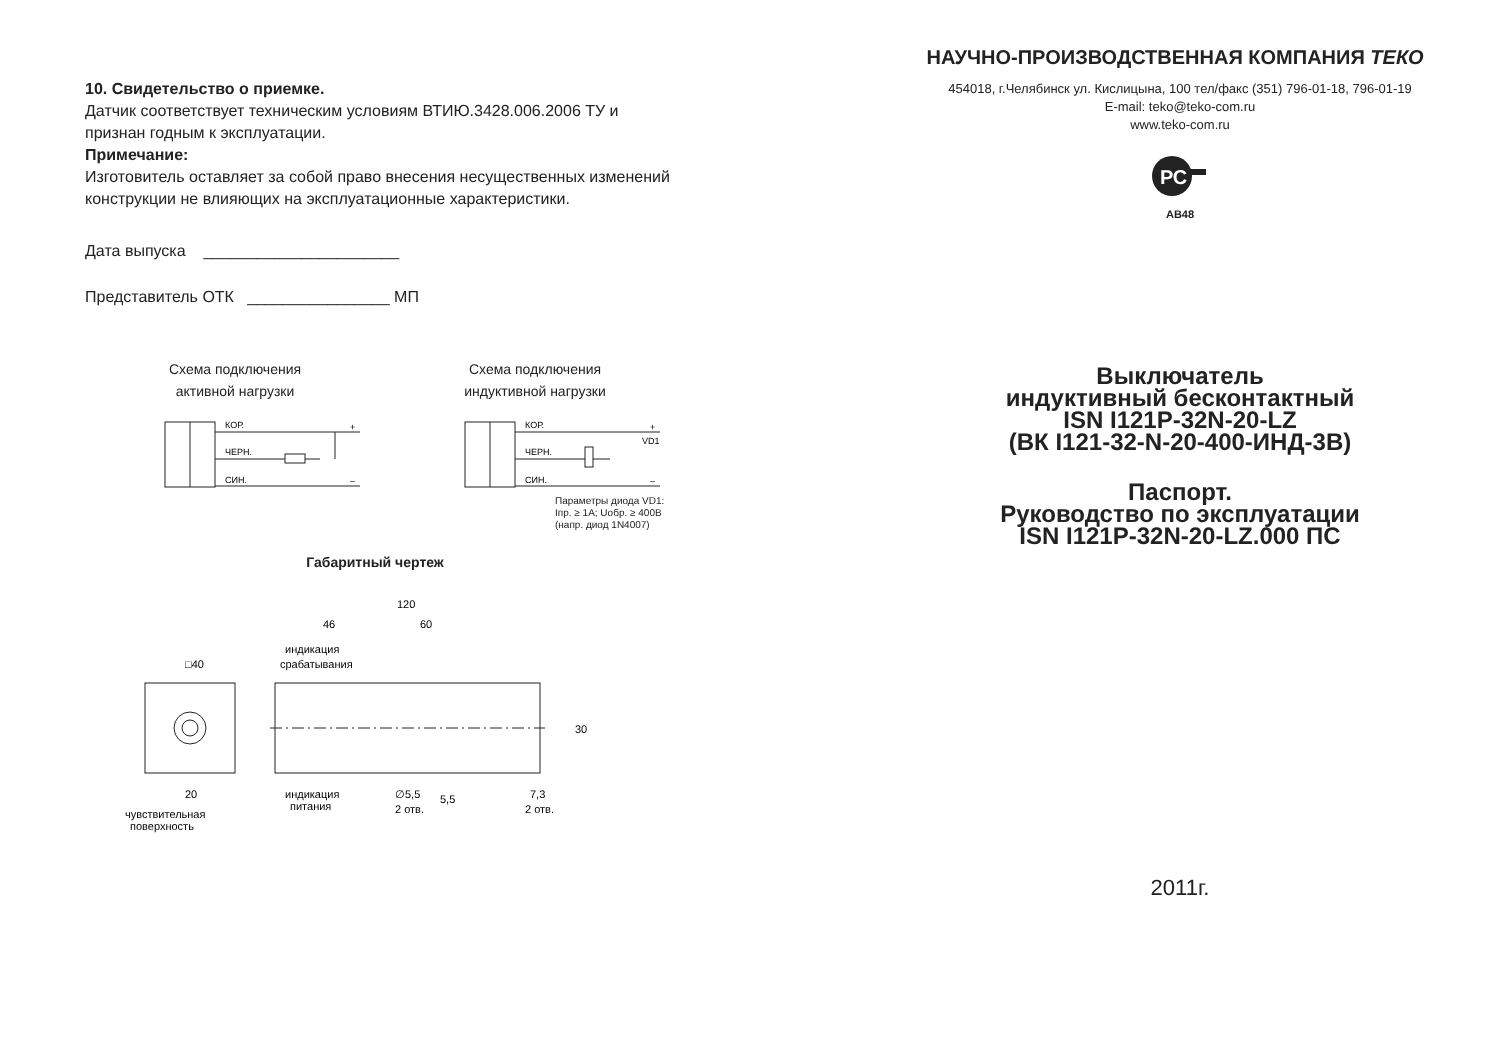10. Свидетельство о приемке.
Датчик соответствует техническим условиям ВТИЮ.3428.006.2006 ТУ и
признан годным к эксплуатации.
Примечание:
Изготовитель оставляет за собой право внесения несущественных изменений
конструкции не влияющих на эксплуатационные характеристики.
Дата выпуска ______________________
Представитель ОТК ________________ МП
Схема подключения
активной нагрузки
КОР.
ЧЕРН.
СИН.
+
–
Схема подключения
индуктивной нагрузки
КОР.
ЧЕРН.
СИН.
+
VD1
–
Параметры диода VD1:
Iпр. ≥ 1А; Uобр. ≥ 400В
(напр. диод 1N4007)
Габаритный чертеж
□40
20
120
46
60
индикация
срабатывания
индикация
питания
∅5,5
2 отв.
7,3
2 отв.
5,5
30
чувствительная
поверхность
НАУЧНО-ПРОИЗВОДСТВЕННАЯ КОМПАНИЯ ТЕКО
454018, г.Челябинск ул. Кислицына, 100 тел/факс (351) 796-01-18, 796-01-19
E-mail: teko@teko-com.ru
www.teko-com.ru
РС
АВ48
Выключатель
индуктивный бесконтактный
ISN I121P-32N-20-LZ
(ВК I121-32-N-20-400-ИНД-3В)
Паспорт.
Руководство по эксплуатации
ISN I121P-32N-20-LZ.000 ПС
2011г.